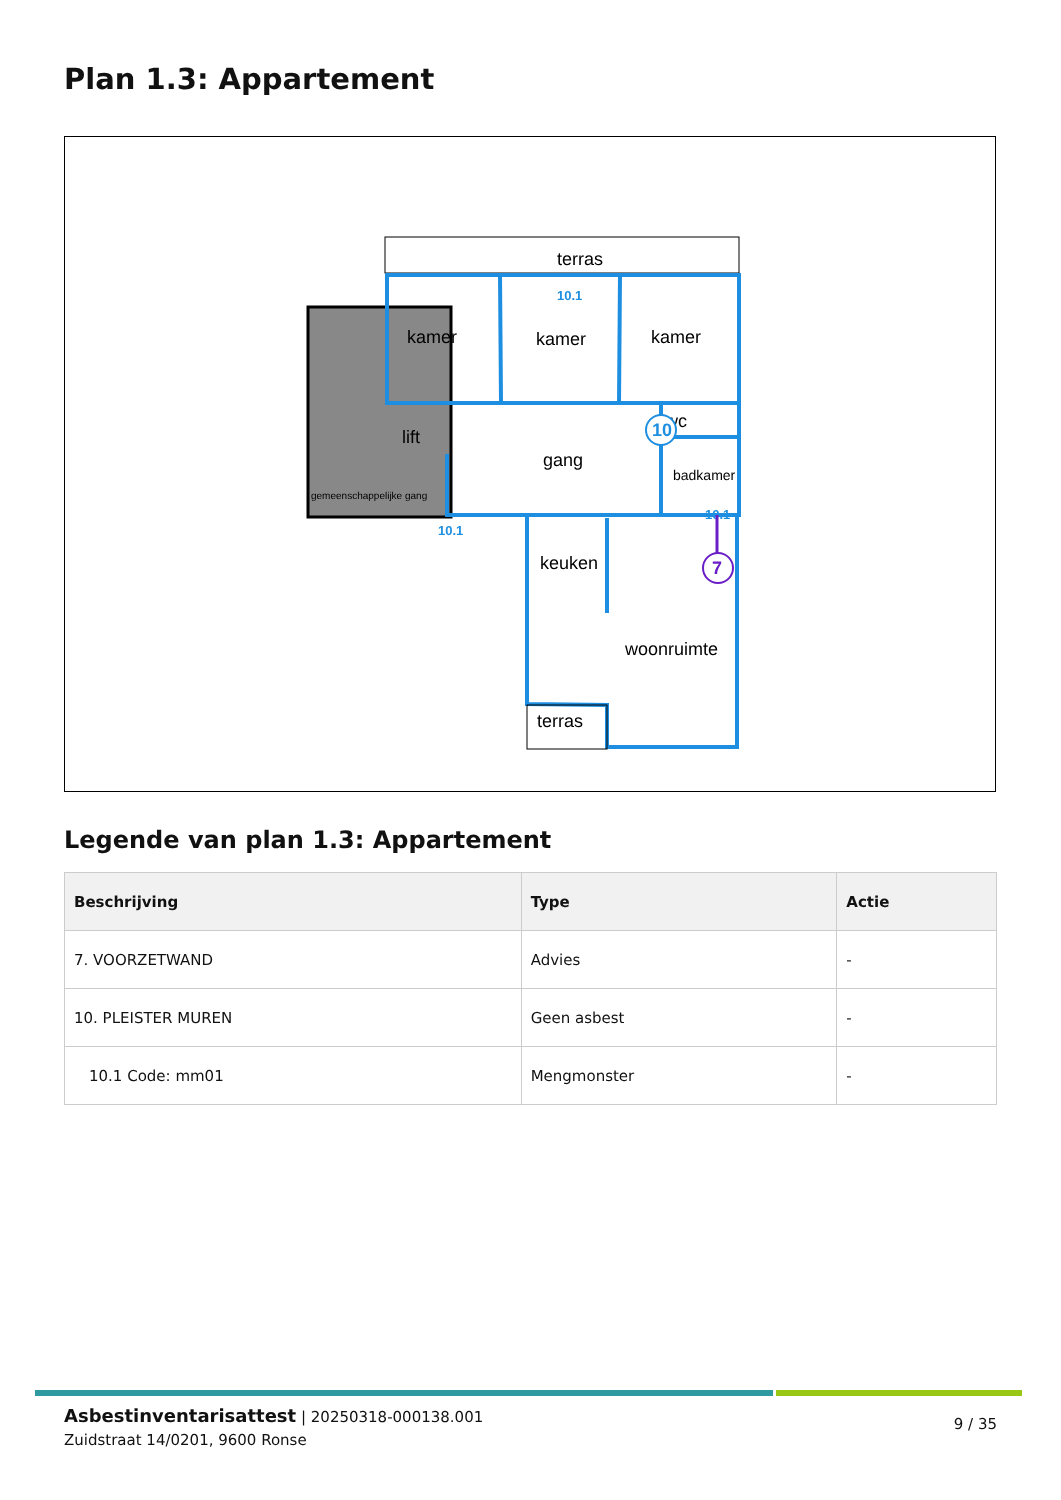Plan 1.3: Appartement
terras
kamer
kamer
kamer
lift
gang
badkamer
wc
keuken
woonruimte
terras
gemeenschappelijke gang
10.1
10.1
10.1
10
7
Legende van plan 1.3: Appartement
| Beschrijving | Type | Actie |
| --- | --- | --- |
| 7. VOORZETWAND | Advies | - |
| 10. PLEISTER MUREN | Geen asbest | - |
| 10.1 Code: mm01 | Mengmonster | - |
Asbestinventarisattest | 20250318-000138.001
Zuidstraat 14/0201, 9600 Ronse
9 / 35